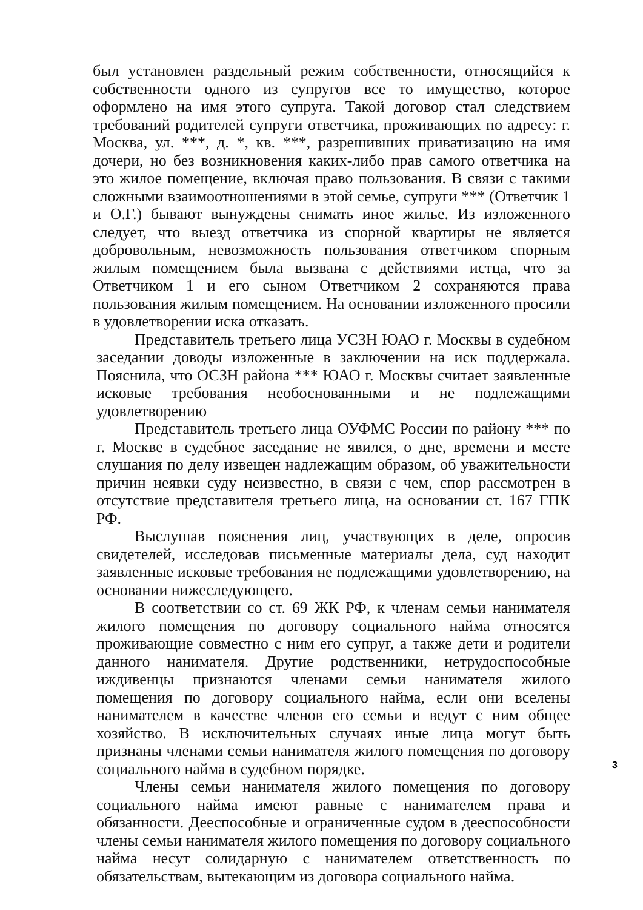был установлен раздельный режим собственности, относящийся к собственности одного из супругов все то имущество, которое оформлено на имя этого супруга. Такой договор стал следствием требований родителей супруги ответчика, проживающих по адресу: г. Москва, ул. ***, д. *, кв. ***, разрешивших приватизацию на имя дочери, но без возникновения каких-либо прав самого ответчика на это жилое помещение, включая право пользования. В связи с такими сложными взаимоотношениями в этой семье, супруги *** (Ответчик 1 и О.Г.) бывают вынуждены снимать иное жилье. Из изложенного следует, что выезд ответчика из спорной квартиры не является добровольным, невозможность пользования ответчиком спорным жилым помещением была вызвана с действиями истца, что за Ответчиком 1 и его сыном Ответчиком 2 сохраняются права пользования жилым помещением. На основании изложенного просили в удовлетворении иска отказать.
Представитель третьего лица УСЗН ЮАО г. Москвы в судебном заседании доводы изложенные в заключении на иск поддержала. Пояснила, что ОСЗН района *** ЮАО г. Москвы считает заявленные исковые требования необоснованными и не подлежащими удовлетворению
Представитель третьего лица ОУФМС России по району *** по г. Москве в судебное заседание не явился, о дне, времени и месте слушания по делу извещен надлежащим образом, об уважительности причин неявки суду неизвестно, в связи с чем, спор рассмотрен в отсутствие представителя третьего лица, на основании ст. 167 ГПК РФ.
Выслушав пояснения лиц, участвующих в деле, опросив свидетелей, исследовав письменные материалы дела, суд находит заявленные исковые требования не подлежащими удовлетворению, на основании нижеследующего.
В соответствии со ст. 69 ЖК РФ, к членам семьи нанимателя жилого помещения по договору социального найма относятся проживающие совместно с ним его супруг, а также дети и родители данного нанимателя. Другие родственники, нетрудоспособные иждивенцы признаются членами семьи нанимателя жилого помещения по договору социального найма, если они вселены нанимателем в качестве членов его семьи и ведут с ним общее хозяйство. В исключительных случаях иные лица могут быть признаны членами семьи нанимателя жилого помещения по договору социального найма в судебном порядке.
Члены семьи нанимателя жилого помещения по договору социального найма имеют равные с нанимателем права и обязанности. Дееспособные и ограниченные судом в дееспособности члены семьи нанимателя жилого помещения по договору социального найма несут солидарную с нанимателем ответственность по обязательствам, вытекающим из договора социального найма.
3